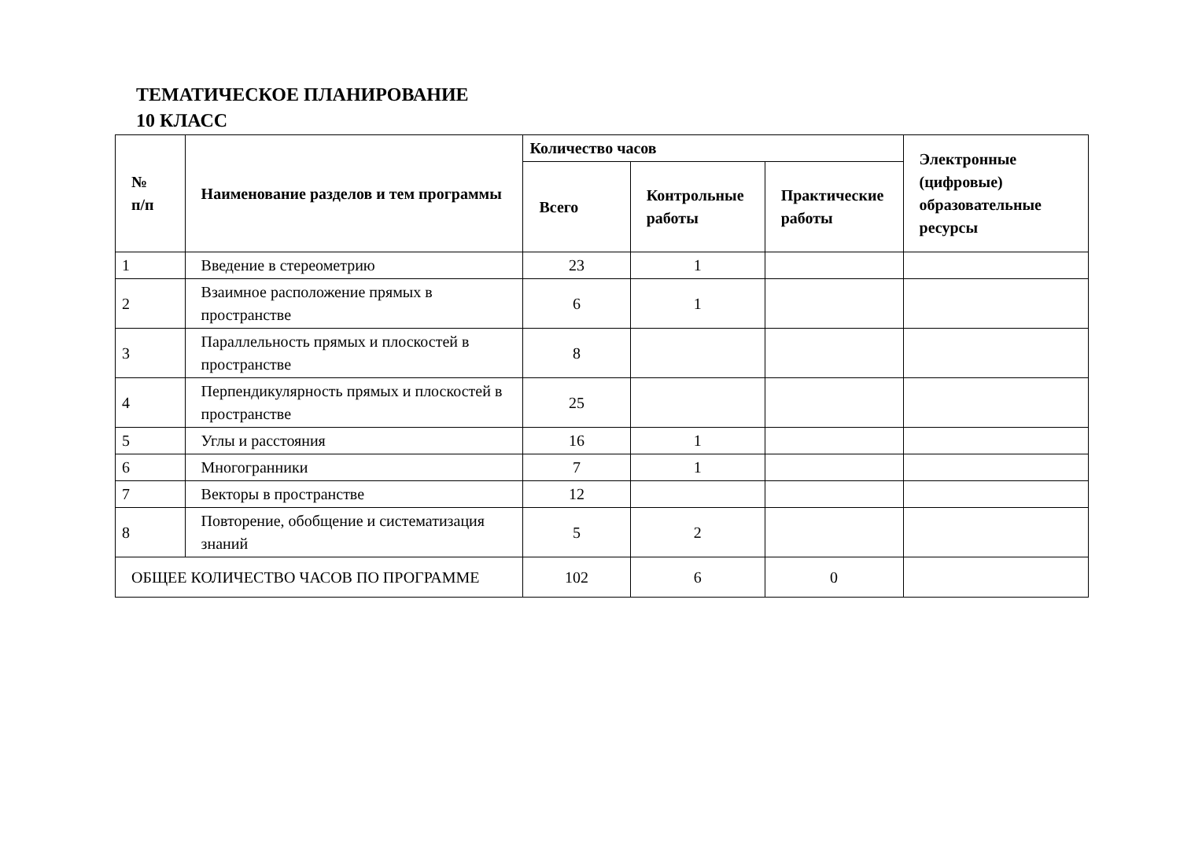ТЕМАТИЧЕСКОЕ ПЛАНИРОВАНИЕ
10 КЛАСС
| № п/п | Наименование разделов и тем программы | Количество часов | | | Электронные (цифровые) образовательные ресурсы |
| --- | --- | --- | --- | --- | --- |
| | | Всего | Контрольные работы | Практические работы | |
| 1 | Введение в стереометрию | 23 | 1 | | |
| 2 | Взаимное расположение прямых в пространстве | 6 | 1 | | |
| 3 | Параллельность прямых и плоскостей в пространстве | 8 | | | |
| 4 | Перпендикулярность прямых и плоскостей в пространстве | 25 | | | |
| 5 | Углы и расстояния | 16 | 1 | | |
| 6 | Многогранники | 7 | 1 | | |
| 7 | Векторы в пространстве | 12 | | | |
| 8 | Повторение, обобщение и систематизация знаний | 5 | 2 | | |
| ОБЩЕЕ КОЛИЧЕСТВО ЧАСОВ ПО ПРОГРАММЕ | | 102 | 6 | 0 | |